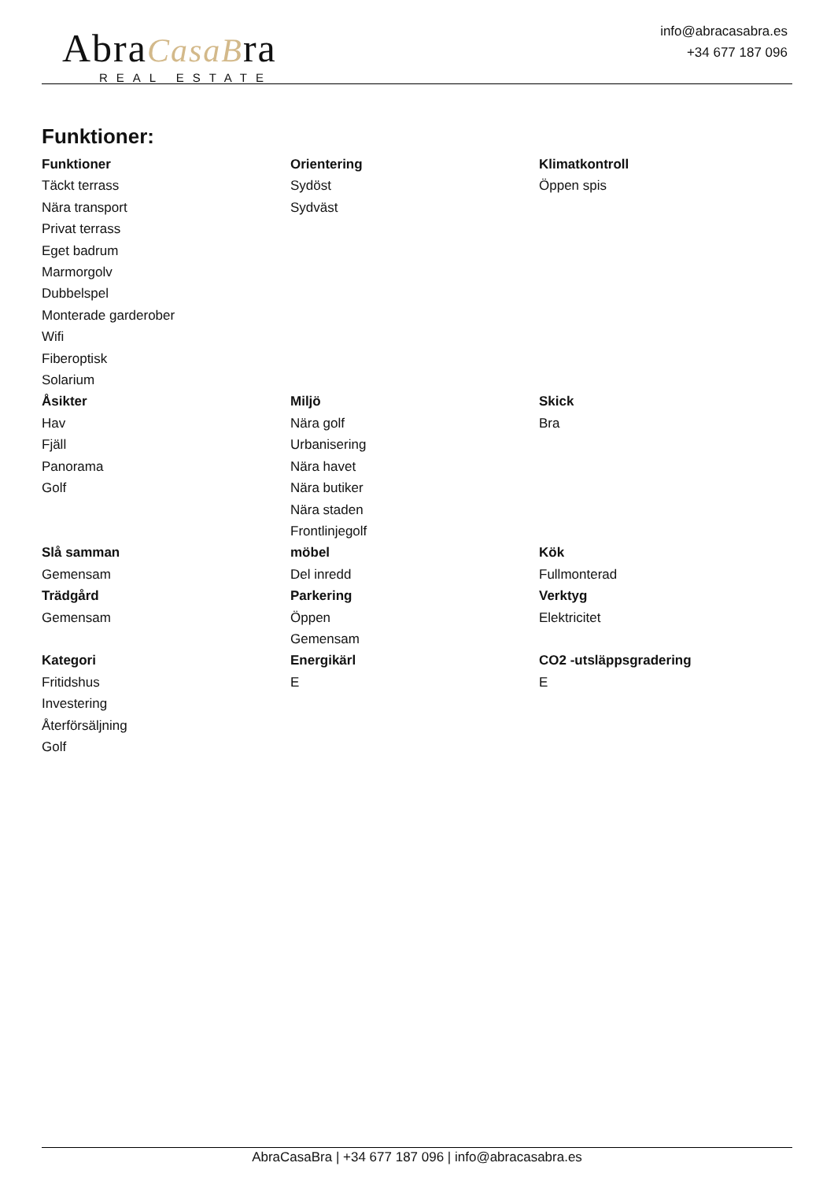AbraCasaBra
REAL ESTATE
info@abracasabra.es
+34 677 187 096
Funktioner:
Funktioner
Täckt terrass
Nära transport
Privat terrass
Eget badrum
Marmorgolv
Dubbelspel
Monterade garderober
Wifi
Fiberoptisk
Solarium
Orientering
Sydöst
Sydväst
Klimatkontroll
Öppen spis
Åsikter
Hav
Fjäll
Panorama
Golf
Miljö
Nära golf
Urbanisering
Nära havet
Nära butiker
Nära staden
Frontlinjegolf
Skick
Bra
Slå samman
Gemensam
möbel
Del inredd
Kök
Fullmonterad
Trädgård
Gemensam
Parkering
Öppen
Gemensam
Verktyg
Elektricitet
Kategori
Fritidshus
Investering
Återförsäljning
Golf
Energikärl
E
CO2 -utsläppsgradering
E
AbraCasaBra | +34 677 187 096 | info@abracasabra.es